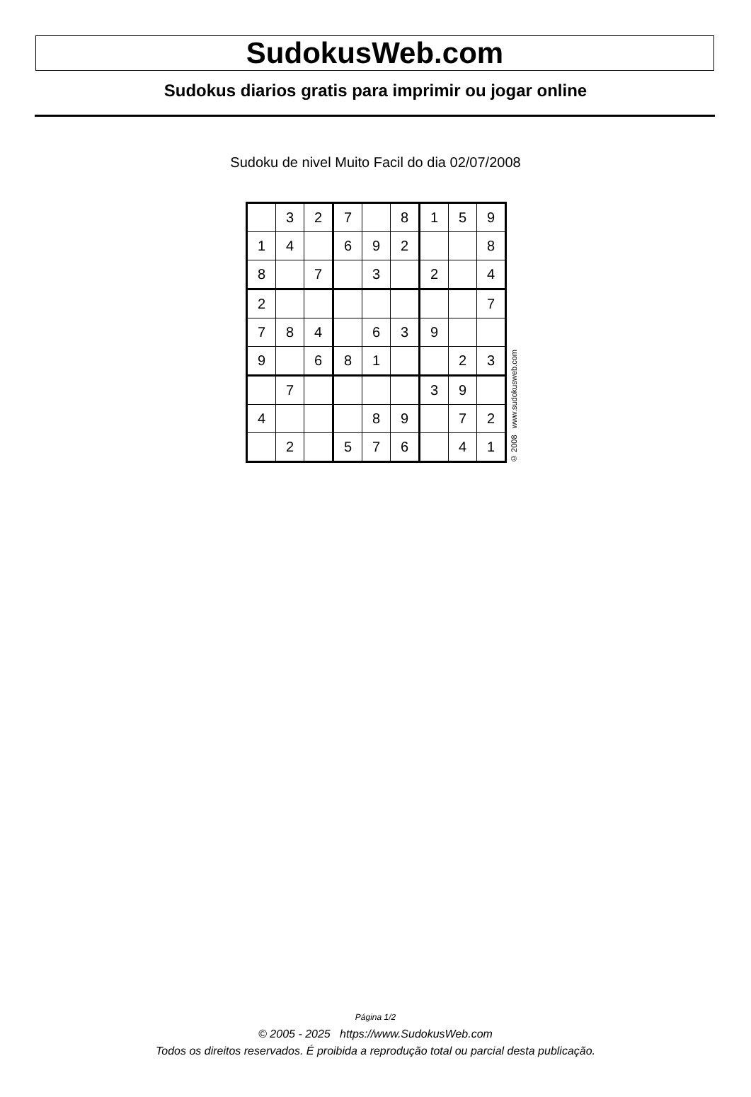SudokusWeb.com
Sudokus diarios gratis para imprimir ou jogar online
Sudoku de nivel Muito Facil do dia 02/07/2008
| | 3 | 2 | 7 | | 8 | 1 | 5 | 9 |
| 1 | 4 | | 6 | 9 | 2 | | | 8 |
| 8 | | 7 | | 3 | | 2 | | 4 |
| 2 | | | | | | | | 7 |
| 7 | 8 | 4 | | 6 | 3 | 9 | | |
| 9 | | 6 | 8 | 1 | | | 2 | 3 |
| | 7 | | | | | 3 | 9 | |
| 4 | | | | 8 | 9 | | 7 | 2 |
| | 2 | | 5 | 7 | 6 | | 4 | 1 |
© 2008 www.sudokusweb.com
Página 1/2
© 2005 - 2025 https://www.SudokusWeb.com
Todos os direitos reservados. É proibida a reprodução total ou parcial desta publicação.